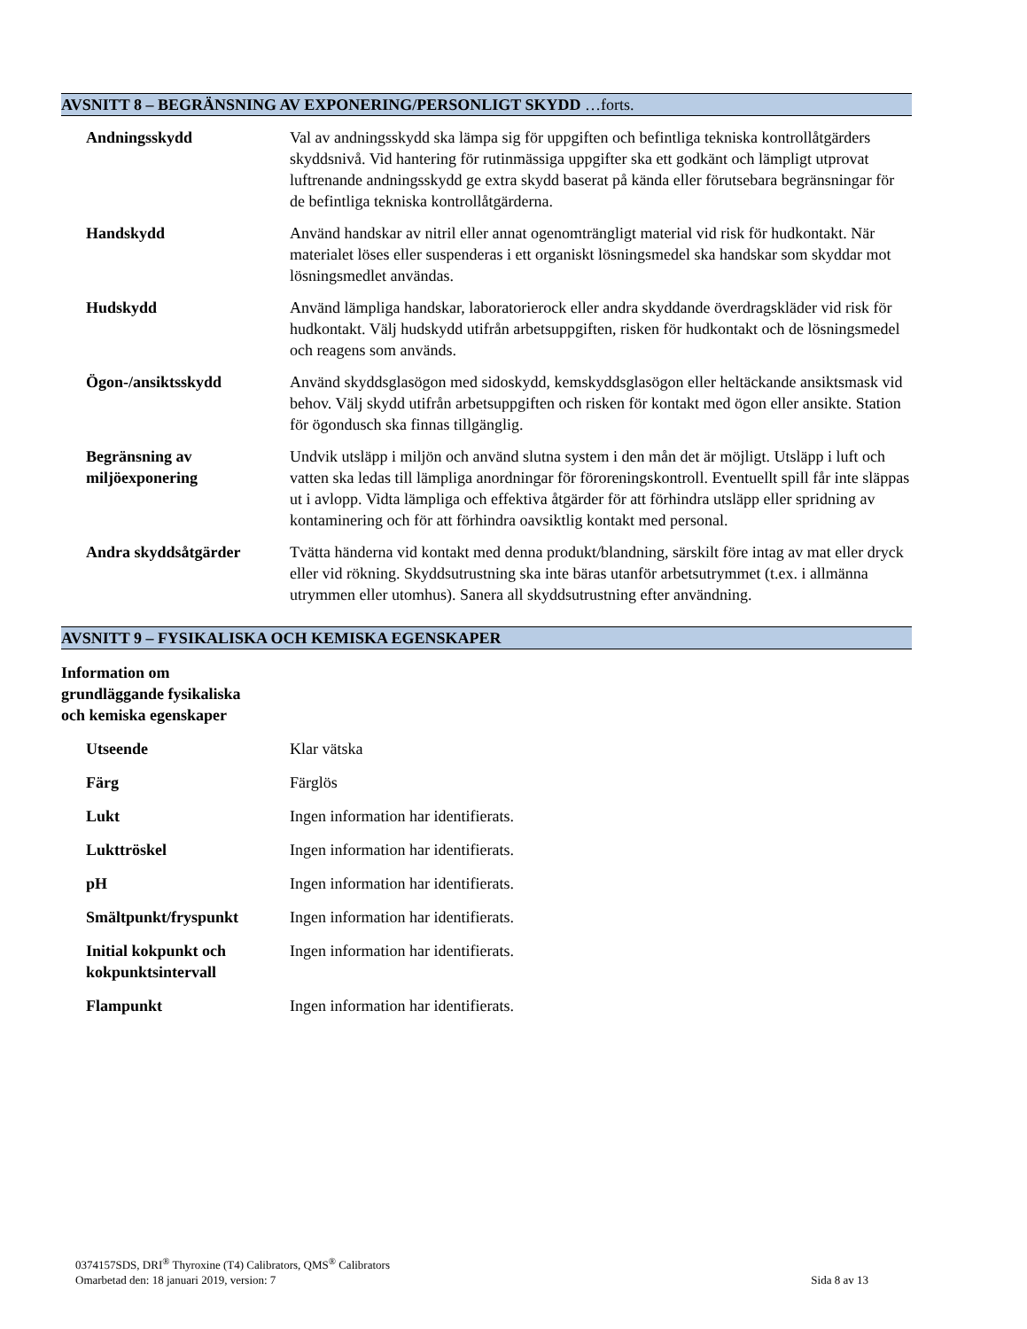AVSNITT 8 – BEGRÄNSNING AV EXPONERING/PERSONLIGT SKYDD …forts.
| Andningsskydd | Val av andningsskydd ska lämpa sig för uppgiften och befintliga tekniska kontrollåtgärders skyddsnivå. Vid hantering för rutinmässiga uppgifter ska ett godkänt och lämpligt utprovat luftrenande andningsskydd ge extra skydd baserat på kända eller förutsebara begränsningar för de befintliga tekniska kontrollåtgärderna. |
| Handskydd | Använd handskar av nitril eller annat ogenomträngligt material vid risk för hudkontakt. När materialet löses eller suspenderas i ett organiskt lösningsmedel ska handskar som skyddar mot lösningsmedlet användas. |
| Hudskydd | Använd lämpliga handskar, laboratorierock eller andra skyddande överdragskläder vid risk för hudkontakt. Välj hudskydd utifrån arbetsuppgiften, risken för hudkontakt och de lösningsmedel och reagens som används. |
| Ögon-/ansiktsskydd | Använd skyddsglasögon med sidoskydd, kemskyddsglasögon eller heltäckande ansiktsmask vid behov. Välj skydd utifrån arbetsuppgiften och risken för kontakt med ögon eller ansikte. Station för ögondusch ska finnas tillgänglig. |
| Begränsning av miljöexponering | Undvik utsläpp i miljön och använd slutna system i den mån det är möjligt. Utsläpp i luft och vatten ska ledas till lämpliga anordningar för föroreningskontroll. Eventuellt spill får inte släppas ut i avlopp. Vidta lämpliga och effektiva åtgärder för att förhindra utsläpp eller spridning av kontaminering och för att förhindra oavsiktlig kontakt med personal. |
| Andra skyddsåtgärder | Tvätta händerna vid kontakt med denna produkt/blandning, särskilt före intag av mat eller dryck eller vid rökning. Skyddsutrustning ska inte bäras utanför arbetsutrymmet (t.ex. i allmänna utrymmen eller utomhus). Sanera all skyddsutrustning efter användning. |
AVSNITT 9 – FYSIKALISKA OCH KEMISKA EGENSKAPER
Information om
grundläggande fysikaliska
och kemiska egenskaper
| Utseende | Klar vätska |
| Färg | Färglös |
| Lukt | Ingen information har identifierats. |
| Lukttröskel | Ingen information har identifierats. |
| pH | Ingen information har identifierats. |
| Smältpunkt/fryspunkt | Ingen information har identifierats. |
| Initial kokpunkt och kokpunktsintervall | Ingen information har identifierats. |
| Flampunkt | Ingen information har identifierats. |
0374157SDS, DRI<sup>®</sup> Thyroxine (T4) Calibrators, QMS<sup>®</sup> Calibrators
Omarbetad den: 18 januari 2019, version: 7
Sida 8 av 13